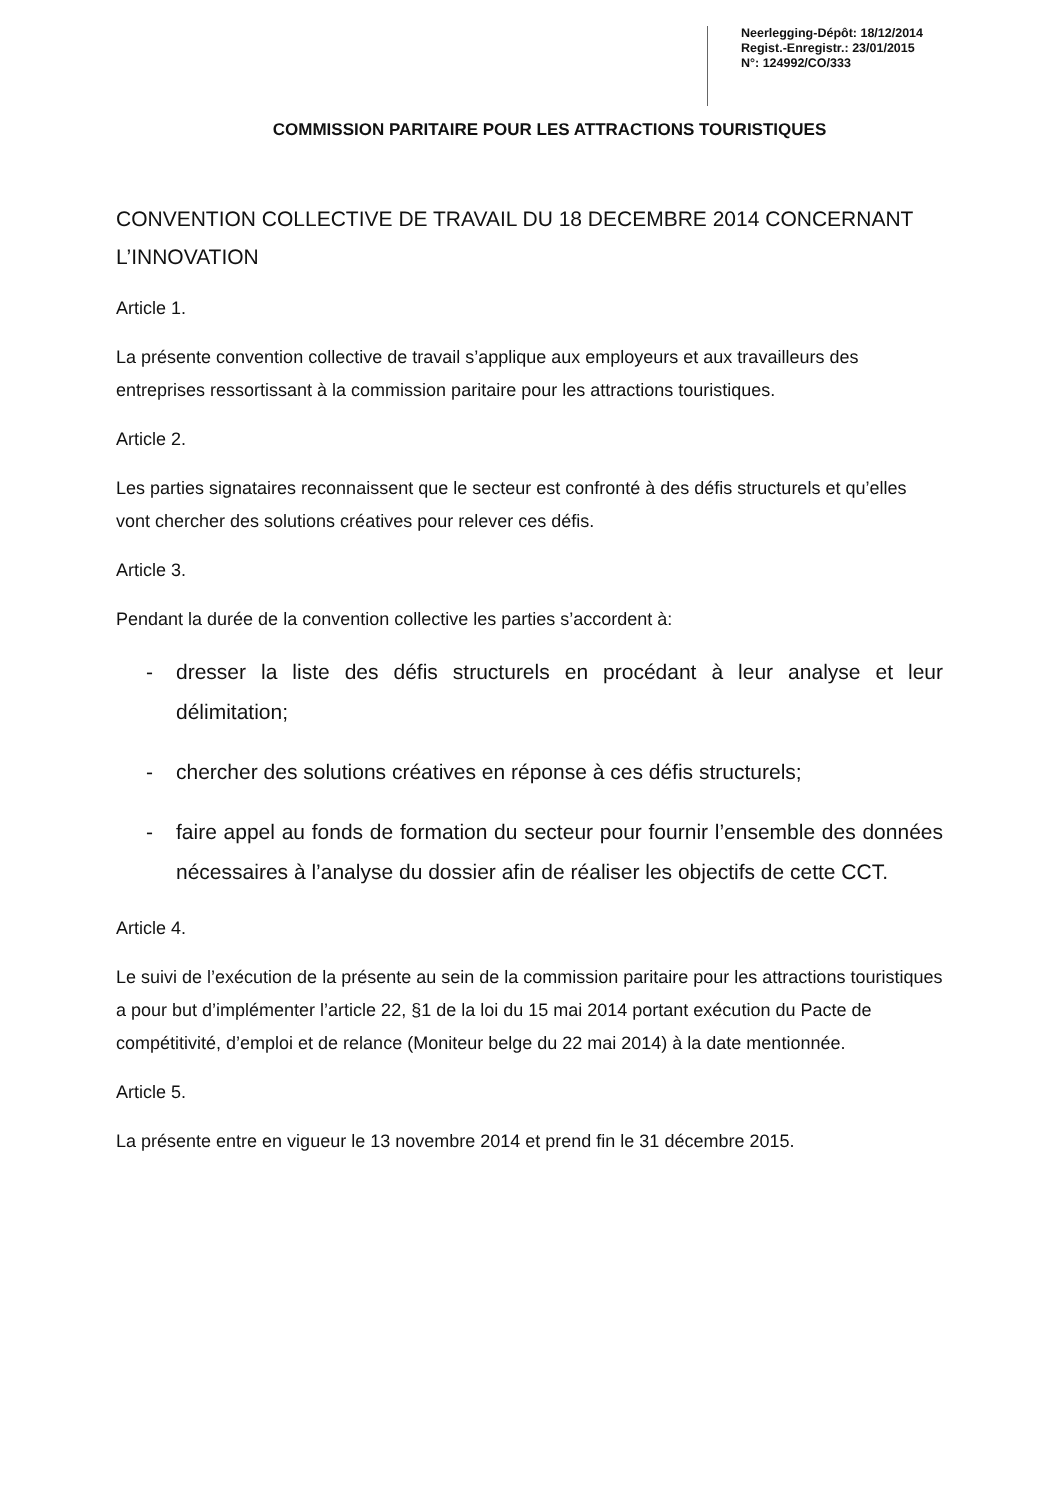Neerlegging-Dépôt: 18/12/2014
Regist.-Enregistr.: 23/01/2015
N°: 124992/CO/333
COMMISSION PARITAIRE POUR LES ATTRACTIONS TOURISTIQUES
CONVENTION COLLECTIVE DE TRAVAIL DU 18 DECEMBRE 2014 CONCERNANT L’INNOVATION
Article 1.
La présente convention collective de travail s’applique aux employeurs et aux travailleurs des entreprises ressortissant à la commission paritaire pour les attractions touristiques.
Article 2.
Les parties signataires reconnaissent que le secteur est confronté à des défis structurels et qu’elles vont chercher des solutions créatives pour relever ces défis.
Article 3.
Pendant la durée de la convention collective les parties s’accordent à:
- dresser la liste des défis structurels en procédant à leur analyse et leur délimitation;
- chercher des solutions créatives en réponse à ces défis structurels;
- faire appel au fonds de formation du secteur pour fournir l’ensemble des données nécessaires à l’analyse du dossier afin de réaliser les objectifs de cette CCT.
Article 4.
Le suivi de l’exécution de la présente au sein de la commission paritaire pour les attractions touristiques a pour but d’implémenter l’article 22, §1 de la loi du 15 mai 2014 portant exécution du Pacte de compétitivité, d’emploi et de relance (Moniteur belge du 22 mai 2014) à la date mentionnée.
Article 5.
La présente entre en vigueur le 13 novembre 2014 et prend fin le 31 décembre 2015.